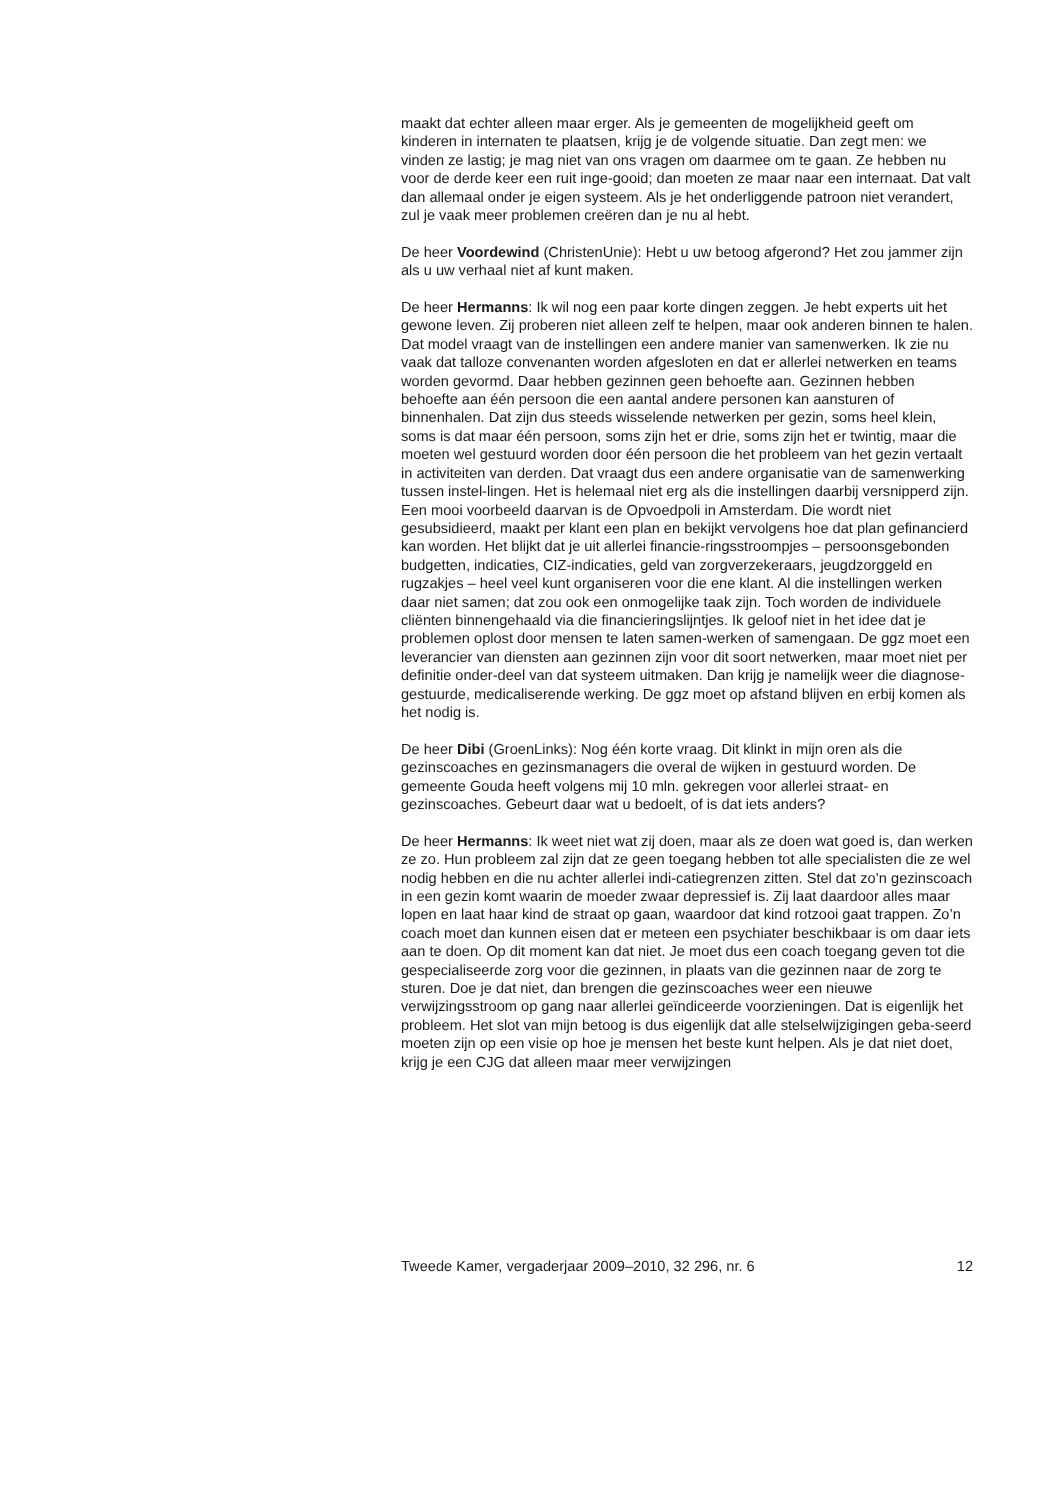maakt dat echter alleen maar erger. Als je gemeenten de mogelijkheid geeft om kinderen in internaten te plaatsen, krijg je de volgende situatie. Dan zegt men: we vinden ze lastig; je mag niet van ons vragen om daarmee om te gaan. Ze hebben nu voor de derde keer een ruit inge-gooid; dan moeten ze maar naar een internaat. Dat valt dan allemaal onder je eigen systeem. Als je het onderliggende patroon niet verandert, zul je vaak meer problemen creëren dan je nu al hebt.
De heer Voordewind (ChristenUnie): Hebt u uw betoog afgerond? Het zou jammer zijn als u uw verhaal niet af kunt maken.
De heer Hermanns: Ik wil nog een paar korte dingen zeggen. Je hebt experts uit het gewone leven. Zij proberen niet alleen zelf te helpen, maar ook anderen binnen te halen. Dat model vraagt van de instellingen een andere manier van samenwerken. Ik zie nu vaak dat talloze convenanten worden afgesloten en dat er allerlei netwerken en teams worden gevormd. Daar hebben gezinnen geen behoefte aan. Gezinnen hebben behoefte aan één persoon die een aantal andere personen kan aansturen of binnenhalen. Dat zijn dus steeds wisselende netwerken per gezin, soms heel klein, soms is dat maar één persoon, soms zijn het er drie, soms zijn het er twintig, maar die moeten wel gestuurd worden door één persoon die het probleem van het gezin vertaalt in activiteiten van derden. Dat vraagt dus een andere organisatie van de samenwerking tussen instel-lingen. Het is helemaal niet erg als die instellingen daarbij versnipperd zijn. Een mooi voorbeeld daarvan is de Opvoedpoli in Amsterdam. Die wordt niet gesubsidieerd, maakt per klant een plan en bekijkt vervolgens hoe dat plan gefinancierd kan worden. Het blijkt dat je uit allerlei financie-ringsstroompjes – persoonsgebonden budgetten, indicaties, CIZ-indicaties, geld van zorgverzekeraars, jeugdzorggeld en rugzakjes – heel veel kunt organiseren voor die ene klant. Al die instellingen werken daar niet samen; dat zou ook een onmogelijke taak zijn. Toch worden de individuele cliënten binnengehaald via die financieringslijntjes. Ik geloof niet in het idee dat je problemen oplost door mensen te laten samen-werken of samengaan. De ggz moet een leverancier van diensten aan gezinnen zijn voor dit soort netwerken, maar moet niet per definitie onder-deel van dat systeem uitmaken. Dan krijg je namelijk weer die diagnose-gestuurde, medicaliserende werking. De ggz moet op afstand blijven en erbij komen als het nodig is.
De heer Dibi (GroenLinks): Nog één korte vraag. Dit klinkt in mijn oren als die gezinscoaches en gezinsmanagers die overal de wijken in gestuurd worden. De gemeente Gouda heeft volgens mij 10 mln. gekregen voor allerlei straat- en gezinscoaches. Gebeurt daar wat u bedoelt, of is dat iets anders?
De heer Hermanns: Ik weet niet wat zij doen, maar als ze doen wat goed is, dan werken ze zo. Hun probleem zal zijn dat ze geen toegang hebben tot alle specialisten die ze wel nodig hebben en die nu achter allerlei indi-catiegrenzen zitten. Stel dat zo’n gezinscoach in een gezin komt waarin de moeder zwaar depressief is. Zij laat daardoor alles maar lopen en laat haar kind de straat op gaan, waardoor dat kind rotzooi gaat trappen. Zo’n coach moet dan kunnen eisen dat er meteen een psychiater beschikbaar is om daar iets aan te doen. Op dit moment kan dat niet. Je moet dus een coach toegang geven tot die gespecialiseerde zorg voor die gezinnen, in plaats van die gezinnen naar de zorg te sturen. Doe je dat niet, dan brengen die gezinscoaches weer een nieuwe verwijzingsstroom op gang naar allerlei geïndiceerde voorzieningen. Dat is eigenlijk het probleem. Het slot van mijn betoog is dus eigenlijk dat alle stelselwijzigingen geba-seerd moeten zijn op een visie op hoe je mensen het beste kunt helpen. Als je dat niet doet, krijg je een CJG dat alleen maar meer verwijzingen
Tweede Kamer, vergaderjaar 2009–2010, 32 296, nr. 6 12